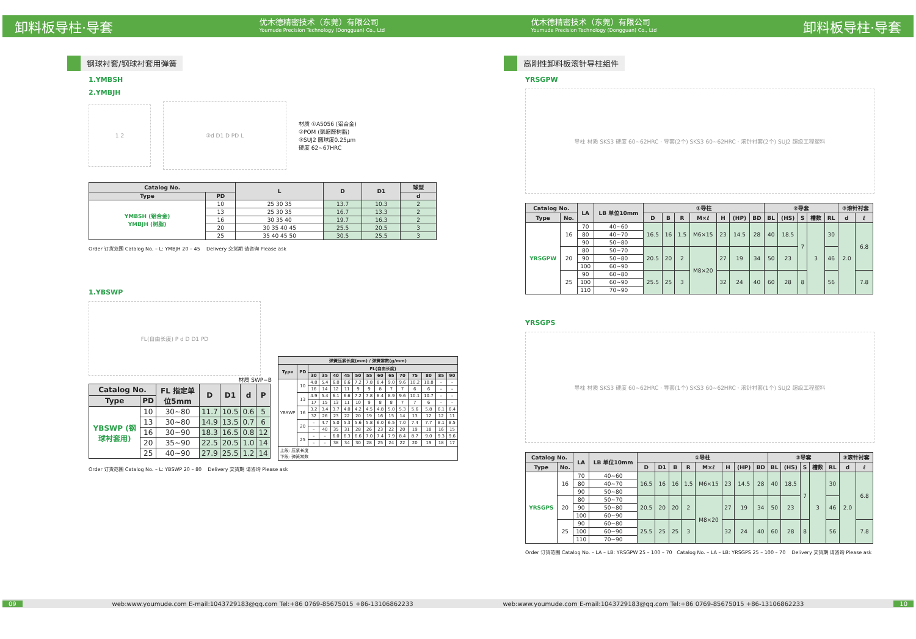卸料板导柱·导套 优木德精密技术（东莞）有限公司
Youmude Precision Technology (Dongguan) Co., Ltd 优木德精密技术（东莞）有限公司
Youmude Precision Technology (Dongguan) Co., Ltd 卸料板导柱·导套
钢球衬套/钢球衬套用弹簧
1.YMBSH
2.YMBJH
1 2
③d D1 D PD L
材质 ①A5056 (铝合金)
②POM (聚缩醛树脂)
③SUJ2 圆球度0.25μm
硬度 62~67HRC
| Catalog No. | | L | D | D1 | 球型 |
| --- | --- | --- | --- | --- | --- |
| Type | PD | | | | d |
| YMBSH (铝合金) YMBJH (树脂) | 10 | 25 30 35 | 13.7 | 10.3 | 2 |
| | 13 | 25 30 35 | 16.7 | 13.3 | 2 |
| | 16 | 30 35 40 | 19.7 | 16.3 | 2 |
| | 20 | 30 35 40 45 | 25.5 | 20.5 | 3 |
| | 25 | 35 40 45 50 | 30.5 | 25.5 | 3 |
Order 订货范围 Catalog No. – L: YMBJH 20 – 45 Delivery 交货期 请咨询 Please ask
1.YBSWP
FL(自由长度) P d D D1 PD
材质 SWP−B
| Catalog No. | | FL 指定单位5mm | D | D1 | d | P |
| --- | --- | --- | --- | --- | --- | --- |
| Type | PD | | | | | |
| YBSWP (钢球衬套用) | 10 | 30~80 | 11.7 | 10.5 | 0.6 | 5 |
| | 13 | 30~80 | 14.9 | 13.5 | 0.7 | 6 |
| | 16 | 30~90 | 18.3 | 16.5 | 0.8 | 12 |
| | 20 | 35~90 | 22.5 | 20.5 | 1.0 | 14 |
| | 25 | 40~90 | 27.9 | 25.5 | 1.2 | 14 |
| 弹簧压紧长度(mm) / 弹簧常数(g/mm) | | | | | | | | | | | | | | |
| --- | --- | --- | --- | --- | --- | --- | --- | --- | --- | --- | --- | --- | --- | --- |
| Type | PD | FL(自由长度) | | | | | | | | | | | | |
| | | 30 | 35 | 40 | 45 | 50 | 55 | 60 | 65 | 70 | 75 | 80 | 85 | 90 |
| YBSWP | 10 | 4.8 | 5.4 | 6.0 | 6.6 | 7.2 | 7.8 | 8.4 | 9.0 | 9.6 | 10.2 | 10.8 | – | – |
| | | 16 | 14 | 12 | 11 | 9 | 9 | 8 | 7 | 7 | 6 | 6 | – | – |
| | 13 | 4.9 | 5.4 | 6.1 | 6.6 | 7.2 | 7.8 | 8.4 | 8.9 | 9.6 | 10.1 | 10.7 | – | – |
| | | 17 | 15 | 13 | 11 | 10 | 9 | 8 | 8 | 7 | 7 | 6 | – | – |
| | 16 | 3.2 | 3.4 | 3.7 | 4.0 | 4.2 | 4.5 | 4.8 | 5.0 | 5.3 | 5.6 | 5.8 | 6.1 | 6.4 |
| | | 32 | 26 | 23 | 22 | 20 | 19 | 16 | 15 | 14 | 13 | 12 | 12 | 11 |
| | 20 | – | 4.7 | 5.0 | 5.3 | 5.6 | 5.8 | 6.0 | 6.5 | 7.0 | 7.4 | 7.7 | 8.1 | 8.5 |
| | | – | 40 | 35 | 31 | 28 | 26 | 23 | 22 | 20 | 19 | 18 | 16 | 15 |
| | 25 | – | – | 6.0 | 6.3 | 6.6 | 7.0 | 7.4 | 7.9 | 8.4 | 8.7 | 9.0 | 9.3 | 9.6 |
| | | – | – | 38 | 34 | 30 | 28 | 25 | 24 | 22 | 20 | 19 | 18 | 17 |
| 上段: 压紧长度 下段: 弹簧常数 | | | | | | | | | | | | | | |
Order 订货范围 Catalog No. – L: YBSWP 20 – 80 Delivery 交货期 请咨询 Please ask
高刚性卸料板滚针导柱组件
YRSGPW
导柱 材质 SKS3 硬度 60~62HRC · 导套(2个) SKS3 60~62HRC · 滚针衬套(2个) SUJ2 超级工程塑料
| Catalog No. | | LA | LB 单位10mm | ①导柱 | | | | | | | ②导套 | | | | | ③滚针衬套 | |
| --- | --- | --- | --- | --- | --- | --- | --- | --- | --- | --- | --- | --- | --- | --- | --- | --- | --- |
| Type | No. | | | D | B | R | M×ℓ | H | (HP) | BD | BL | (HS) | S | 槽数 | RL | d | ℓ |
| YRSGPW | 16 | 70 | 40~60 | 16.5 | 16 | 1.5 | M6×15 | 23 | 14.5 | 28 | 40 | 18.5 | 7 | 3 | 30 | 2.0 | 6.8 |
| | | 80 | 40~70 | | | | | | | | | | | | | | |
| | | 90 | 50~80 | | | | | | | | | | | | | | |
| | 20 | 80 | 50~70 | 20.5 | 20 | 2 | M8×20 | 27 | 19 | 34 | 50 | 23 | | | 46 | | |
| | | 90 | 50~80 | | | | | | | | | | | | | | |
| | | 100 | 60~90 | | | | | | | | | | | | | | |
| | 25 | 90 | 60~80 | 25.5 | 25 | 3 | | 32 | 24 | 40 | 60 | 28 | 8 | | 56 | | 7.8 |
| | | 100 | 60~90 | | | | | | | | | | | | | | |
| | | 110 | 70~90 | | | | | | | | | | | | | | |
YRSGPS
导柱 材质 SKS3 硬度 60~62HRC · 导套(1个) SKS3 60~62HRC · 滚针衬套(1个) SUJ2 超级工程塑料
| Catalog No. | | LA | LB 单位10mm | ①导柱 | | | | | | | | ②导套 | | | | | ③滚针衬套 | |
| --- | --- | --- | --- | --- | --- | --- | --- | --- | --- | --- | --- | --- | --- | --- | --- | --- | --- | --- |
| Type | No. | | | D | D1 | B | R | M×ℓ | H | (HP) | BD | BL | (HS) | S | 槽数 | RL | d | ℓ |
| YRSGPS | 16 | 70 | 40~60 | 16.5 | 16 | 16 | 1.5 | M6×15 | 23 | 14.5 | 28 | 40 | 18.5 | 7 | 3 | 30 | 2.0 | 6.8 |
| | | 80 | 40~70 | | | | | | | | | | | | | | | |
| | | 90 | 50~80 | | | | | | | | | | | | | | | |
| | 20 | 80 | 50~70 | 20.5 | 20 | 20 | 2 | M8×20 | 27 | 19 | 34 | 50 | 23 | | | 46 | | |
| | | 90 | 50~80 | | | | | | | | | | | | | | | |
| | | 100 | 60~90 | | | | | | | | | | | | | | | |
| | 25 | 90 | 60~80 | 25.5 | 25 | 25 | 3 | | 32 | 24 | 40 | 60 | 28 | 8 | | 56 | | 7.8 |
| | | 100 | 60~90 | | | | | | | | | | | | | | | |
| | | 110 | 70~90 | | | | | | | | | | | | | | | |
Order 订货范围 Catalog No. – LA – LB: YRSGPW 25 – 100 – 70 Catalog No. – LA – LB: YRSGPS 25 – 100 – 70 Delivery 交货期 请咨询 Please ask
09 web:www.youmude.com E-mail:1043729183@qq.com Tel:+86 0769-85675015 +86-13106862233 web:www.youmude.com E-mail:1043729183@qq.com Tel:+86 0769-85675015 +86-13106862233 10